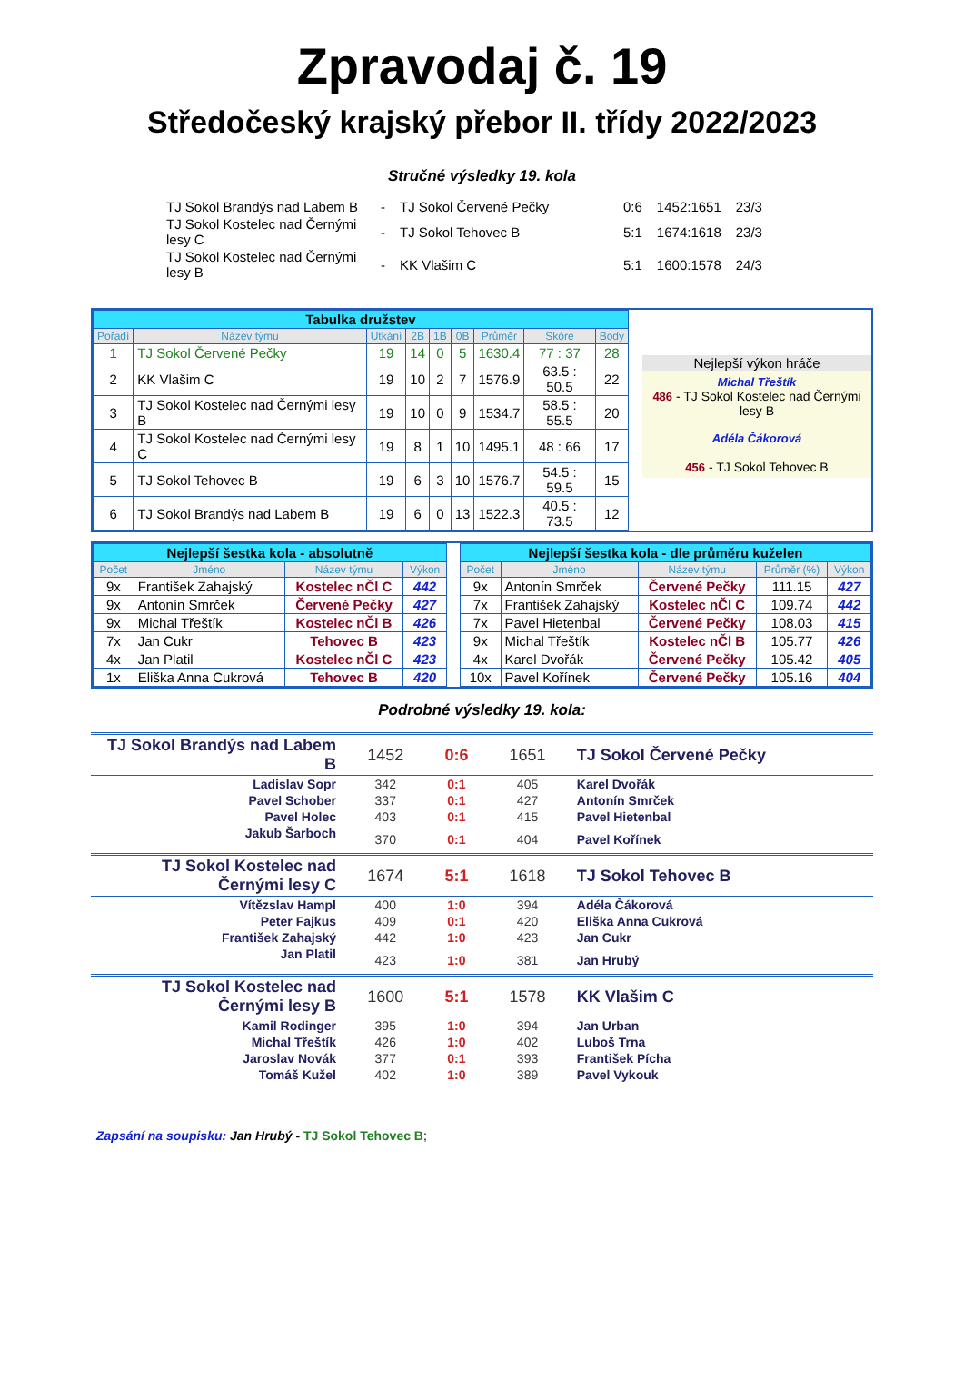Zpravodaj č. 19
Středočeský krajský přebor II. třídy 2022/2023
Stručné výsledky 19. kola
| TJ Sokol Brandýs nad Labem B | - | TJ Sokol Červené Pečky | 0:6 | 1452:1651 | 23/3 |
| TJ Sokol Kostelec nad Černými lesy C | - | TJ Sokol Tehovec B | 5:1 | 1674:1618 | 23/3 |
| TJ Sokol Kostelec nad Černými lesy B | - | KK Vlašim C | 5:1 | 1600:1578 | 24/3 |
| Tabulka družstev | | | | | | | | |
| Pořadí | Název týmu | Utkání | 2B | 1B | 0B | Průměr | Skóre | Body |
| 1 | TJ Sokol Červené Pečky | 19 | 14 | 0 | 5 | 1630.4 | 77 : 37 | 28 |
| 2 | KK Vlašim C | 19 | 10 | 2 | 7 | 1576.9 | 63.5 : 50.5 | 22 |
| 3 | TJ Sokol Kostelec nad Černými lesy B | 19 | 10 | 0 | 9 | 1534.7 | 58.5 : 55.5 | 20 |
| 4 | TJ Sokol Kostelec nad Černými lesy C | 19 | 8 | 1 | 10 | 1495.1 | 48 : 66 | 17 |
| 5 | TJ Sokol Tehovec B | 19 | 6 | 3 | 10 | 1576.7 | 54.5 : 59.5 | 15 |
| 6 | TJ Sokol Brandýs nad Labem B | 19 | 6 | 0 | 13 | 1522.3 | 40.5 : 73.5 | 12 |
Nejlepší výkon hráče
Michal Třeštík
486 - TJ Sokol Kostelec nad Černými lesy B
Adéla Čákorová
456 - TJ Sokol Tehovec B
| Nejlepší šestka kola - absolutně | | | |
| Počet | Jméno | Název týmu | Výkon |
| 9x | František Zahajský | Kostelec nČl C | 442 |
| 9x | Antonín Smrček | Červené Pečky | 427 |
| 9x | Michal Třeštík | Kostelec nČl B | 426 |
| 7x | Jan Cukr | Tehovec B | 423 |
| 4x | Jan Platil | Kostelec nČl C | 423 |
| 1x | Eliška Anna Cukrová | Tehovec B | 420 |
| Nejlepší šestka kola - dle průměru kuželen | | | | |
| Počet | Jméno | Název týmu | Průměr (%) | Výkon |
| 9x | Antonín Smrček | Červené Pečky | 111.15 | 427 |
| 7x | František Zahajský | Kostelec nČl C | 109.74 | 442 |
| 7x | Pavel Hietenbal | Červené Pečky | 108.03 | 415 |
| 9x | Michal Třeštík | Kostelec nČl B | 105.77 | 426 |
| 4x | Karel Dvořák | Červené Pečky | 105.42 | 405 |
| 10x | Pavel Kořínek | Červené Pečky | 105.16 | 404 |
Podrobné výsledky 19. kola:
| TJ Sokol Brandýs nad Labem B | 1452 | 0:6 | 1651 | TJ Sokol Červené Pečky |
| Ladislav Sopr | 342 | 0:1 | 405 | Karel Dvořák |
| Pavel Schober | 337 | 0:1 | 427 | Antonín Smrček |
| Pavel Holec | 403 | 0:1 | 415 | Pavel Hietenbal |
| Jakub Šarboch | 370 | 0:1 | 404 | Pavel Kořínek |
| TJ Sokol Kostelec nad Černými lesy C | 1674 | 5:1 | 1618 | TJ Sokol Tehovec B |
| Vítězslav Hampl | 400 | 1:0 | 394 | Adéla Čákorová |
| Peter Fajkus | 409 | 0:1 | 420 | Eliška Anna Cukrová |
| František Zahajský | 442 | 1:0 | 423 | Jan Cukr |
| Jan Platil | 423 | 1:0 | 381 | Jan Hrubý |
| TJ Sokol Kostelec nad Černými lesy B | 1600 | 5:1 | 1578 | KK Vlašim C |
| Kamil Rodinger | 395 | 1:0 | 394 | Jan Urban |
| Michal Třeštík | 426 | 1:0 | 402 | Luboš Trna |
| Jaroslav Novák | 377 | 0:1 | 393 | František Pícha |
| Tomáš Kužel | 402 | 1:0 | 389 | Pavel Vykouk |
Zapsání na soupisku: Jan Hrubý - TJ Sokol Tehovec B;